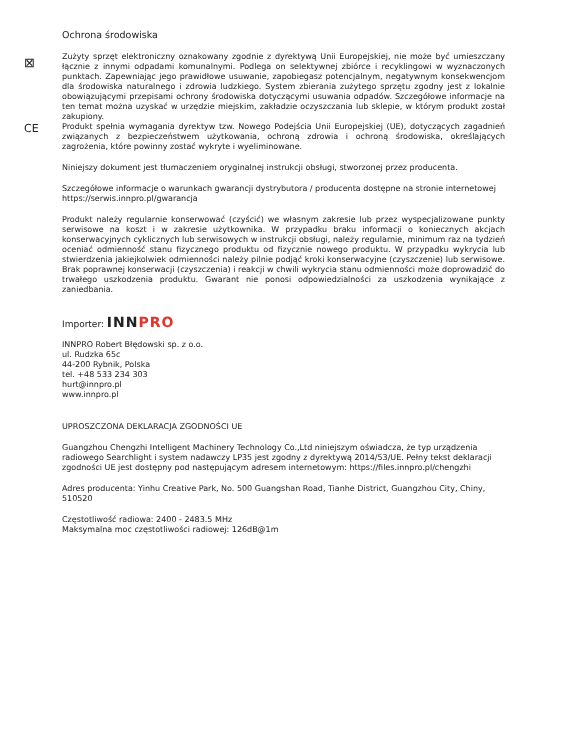Ochrona środowiska
⊠
Zużyty sprzęt elektroniczny oznakowany zgodnie z dyrektywą Unii Europejskiej, nie może być umieszczany łącznie z innymi odpadami komunalnymi. Podlega on selektywnej zbiórce i recyklingowi w wyznaczonych punktach. Zapewniając jego prawidłowe usuwanie, zapobiegasz potencjalnym, negatywnym konsekwencjom dla środowiska naturalnego i zdrowia ludzkiego. System zbierania zużytego sprzętu zgodny jest z lokalnie obowiązującymi przepisami ochrony środowiska dotyczącymi usuwania odpadów. Szczegółowe informacje na ten temat można uzyskać w urzędzie miejskim, zakładzie oczyszczania lub sklepie, w którym produkt został zakupiony.
CE
Produkt spełnia wymagania dyrektyw tzw. Nowego Podejścia Unii Europejskiej (UE), dotyczących zagadnień związanych z bezpieczeństwem użytkowania, ochroną zdrowia i ochroną środowiska, określających zagrożenia, które powinny zostać wykryte i wyeliminowane.
Niniejszy dokument jest tłumaczeniem oryginalnej instrukcji obsługi, stworzonej przez producenta.
Szczegółowe informacje o warunkach gwarancji dystrybutora / producenta dostępne na stronie internetowej https://serwis.innpro.pl/gwarancja
Produkt należy regularnie konserwować (czyścić) we własnym zakresie lub przez wyspecjalizowane punkty serwisowe na koszt i w zakresie użytkownika. W przypadku braku informacji o koniecznych akcjach konserwacyjnych cyklicznych lub serwisowych w instrukcji obsługi, należy regularnie, minimum raz na tydzień oceniać odmienność stanu fizycznego produktu od fizycznie nowego produktu. W przypadku wykrycia lub stwierdzenia jakiejkolwiek odmienności należy pilnie podjąć kroki konserwacyjne (czyszczenie) lub serwisowe. Brak poprawnej konserwacji (czyszczenia) i reakcji w chwili wykrycia stanu odmienności może doprowadzić do trwałego uszkodzenia produktu. Gwarant nie ponosi odpowiedzialności za uszkodzenia wynikające z zaniedbania.
Importer: INNPRO
INNPRO Robert Błędowski sp. z o.o.
ul. Rudzka 65c
44-200 Rybnik, Polska
tel. +48 533 234 303
hurt@innpro.pl
www.innpro.pl
UPROSZCZONA DEKLARACJA ZGODNOŚCI UE
Guangzhou Chengzhi Intelligent Machinery Technology Co.,Ltd niniejszym oświadcza, że typ urządzenia radiowego Searchlight i system nadawczy LP35 jest zgodny z dyrektywą 2014/53/UE. Pełny tekst deklaracji zgodności UE jest dostępny pod następującym adresem internetowym: https://files.innpro.pl/chengzhi
Adres producenta: Yinhu Creative Park, No. 500 Guangshan Road, Tianhe District, Guangzhou City, Chiny, 510520
Częstotliwość radiowa: 2400 - 2483.5 MHz
Maksymalna moc częstotliwości radiowej: 126dB@1m